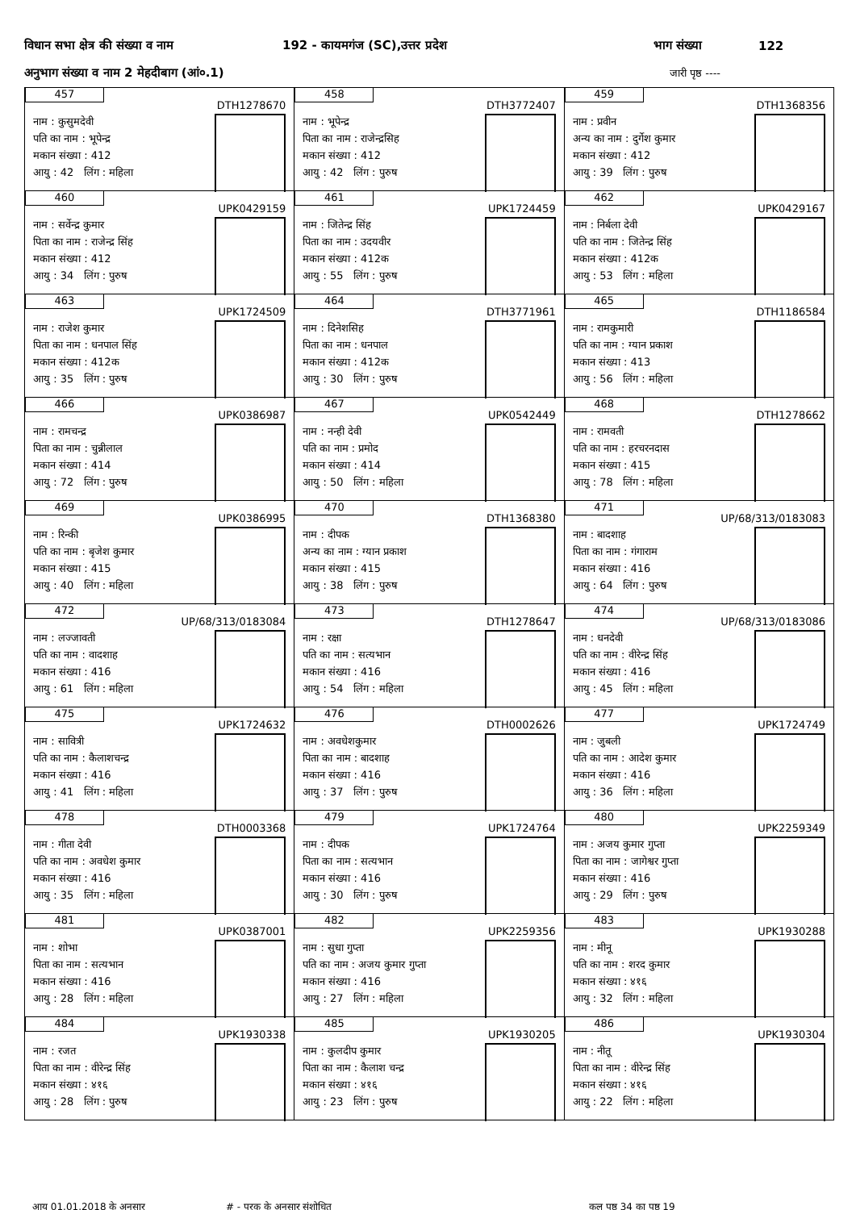विधान सभा क्षेत्र की संख्या व नाम 192 - कायमगंज (SC),उत्तर प्रदेश भाग संख्या 122
अनुभाग संख्या व नाम 2 मेहदीबाग (आं०.1) जारी पृष्ठ ----
| 457 DTH1278670 नाम : कुसुमदेवी पति का नाम : भूपेन्द्र मकान संख्या : 412 आयु : 42 लिंग : महिला | 458 DTH3772407 नाम : भूपेन्द्र पिता का नाम : राजेन्द्रसिह मकान संख्या : 412 आयु : 42 लिंग : पुरुष | 459 DTH1368356 नाम : प्रवीन अन्य का नाम : दुर्गेश कुमार मकान संख्या : 412 आयु : 39 लिंग : पुरुष |
| 460 UPK0429159 नाम : सर्वेन्द्र कुमार पिता का नाम : राजेन्द्र सिंह मकान संख्या : 412 आयु : 34 लिंग : पुरुष | 461 UPK1724459 नाम : जितेन्द्र सिंह पिता का नाम : उदयवीर मकान संख्या : 412क आयु : 55 लिंग : पुरुष | 462 UPK0429167 नाम : निर्बला देवी पति का नाम : जितेन्द्र सिंह मकान संख्या : 412क आयु : 53 लिंग : महिला |
| 463 UPK1724509 नाम : राजेश कुमार पिता का नाम : धनपाल सिंह मकान संख्या : 412क आयु : 35 लिंग : पुरुष | 464 DTH3771961 नाम : दिनेशसिह पिता का नाम : धनपाल मकान संख्या : 412क आयु : 30 लिंग : पुरुष | 465 DTH1186584 नाम : रामकुमारी पति का नाम : ग्यान प्रकाश मकान संख्या : 413 आयु : 56 लिंग : महिला |
| 466 UPK0386987 नाम : रामचन्द्र पिता का नाम : चुन्नीलाल मकान संख्या : 414 आयु : 72 लिंग : पुरुष | 467 UPK0542449 नाम : नन्ही देवी पति का नाम : प्रमोद मकान संख्या : 414 आयु : 50 लिंग : महिला | 468 DTH1278662 नाम : रामवती पति का नाम : हरचरनदास मकान संख्या : 415 आयु : 78 लिंग : महिला |
| 469 UPK0386995 नाम : रिन्की पति का नाम : बृजेश कुमार मकान संख्या : 415 आयु : 40 लिंग : महिला | 470 DTH1368380 नाम : दीपक अन्य का नाम : ग्यान प्रकाश मकान संख्या : 415 आयु : 38 लिंग : पुरुष | 471 UP/68/313/0183083 नाम : बादशाह पिता का नाम : गंगाराम मकान संख्या : 416 आयु : 64 लिंग : पुरुष |
| 472 UP/68/313/0183084 नाम : लज्जावती पति का नाम : वादशाह मकान संख्या : 416 आयु : 61 लिंग : महिला | 473 DTH1278647 नाम : रक्षा पति का नाम : सत्यभान मकान संख्या : 416 आयु : 54 लिंग : महिला | 474 UP/68/313/0183086 नाम : धनदेवी पति का नाम : वीरेन्द्र सिंह मकान संख्या : 416 आयु : 45 लिंग : महिला |
| 475 UPK1724632 नाम : सावित्री पति का नाम : कैलाशचन्द्र मकान संख्या : 416 आयु : 41 लिंग : महिला | 476 DTH0002626 नाम : अवधेशकुमार पिता का नाम : बादशाह मकान संख्या : 416 आयु : 37 लिंग : पुरुष | 477 UPK1724749 नाम : जुबली पति का नाम : आदेश कुमार मकान संख्या : 416 आयु : 36 लिंग : महिला |
| 478 DTH0003368 नाम : गीता देवी पति का नाम : अवधेश कुमार मकान संख्या : 416 आयु : 35 लिंग : महिला | 479 UPK1724764 नाम : दीपक पिता का नाम : सत्यभान मकान संख्या : 416 आयु : 30 लिंग : पुरुष | 480 UPK2259349 नाम : अजय कुमार गुप्ता पिता का नाम : जागेश्वर गुप्ता मकान संख्या : 416 आयु : 29 लिंग : पुरुष |
| 481 UPK0387001 नाम : शोभा पिता का नाम : सत्यभान मकान संख्या : 416 आयु : 28 लिंग : महिला | 482 UPK2259356 नाम : सुधा गुप्ता पति का नाम : अजय कुमार गुप्ता मकान संख्या : 416 आयु : 27 लिंग : महिला | 483 UPK1930288 नाम : मीनू पति का नाम : शरद कुमार मकान संख्या : ४१६ आयु : 32 लिंग : महिला |
| 484 UPK1930338 नाम : रजत पिता का नाम : वीरेन्द्र सिंह मकान संख्या : ४१६ आयु : 28 लिंग : पुरुष | 485 UPK1930205 नाम : कुलदीप कुमार पिता का नाम : कैलाश चन्द्र मकान संख्या : ४१६ आयु : 23 लिंग : पुरुष | 486 UPK1930304 नाम : नीतू पिता का नाम : वीरेन्द्र सिंह मकान संख्या : ४१६ आयु : 22 लिंग : महिला |
आयु 01.01.2018 के अनुसार # - पूरक के अनुसार संशोधित कुल पृष्ठ 34 का पृष्ठ 19